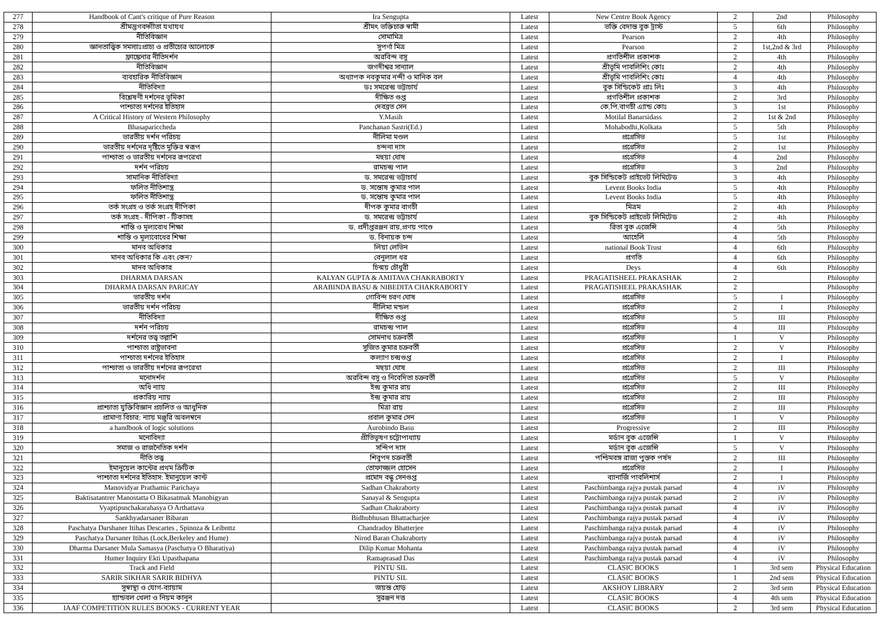| 277 | Handbook of Cant's critique of Pure Reason | Ira Sengupta | Latest | New Centre Book Agency | 2 | 2nd | Philosophy |
| 278 | শ্রীমদ্ভগবদ্গীতা যথাযথ | শ্রীমৎ ভক্তিচারু স্বামী | Latest | ভক্তি বেদান্ত বুক ট্রাস্ট | 5 | 6th | Philosophy |
| 279 | নীতিবিজ্ঞান | সোমামিত্র | Latest | Pearson | 2 | 4th | Philosophy |
| 280 | জ্ঞানতাত্ত্বিক সমস্যাঃপ্রাচ্য ও প্রতীচ্যের আলোকে | সুপর্ণা মিত্র | Latest | Pearson | 2 | 1st,2nd & 3rd | Philosophy |
| 281 | ফ্রাঙ্কেনার নীতিদর্শন | অরবিন্দ বসু | Latest | প্রগতিশীল প্রকাশক | 2 | 4th | Philosophy |
| 282 | নীতিবিজ্ঞান | জগদীশ্বর সান্যাল | Latest | শ্রীভূমি পাবলিশিং কোঃ | 2 | 4th | Philosophy |
| 283 | ব্যবহারিক নীতিবিজ্ঞান | অধ্যাপক নবকুমার নন্দী ও মানিক বল | Latest | শ্রীভূমি পাবলিশিং কোঃ | 4 | 4th | Philosophy |
| 284 | নীতিবিদ্যা | ডঃ সমরেন্দ্র ভট্টাচার্য | Latest | বুক সিন্ডিকেট প্রাঃ লিঃ | 3 | 4th | Philosophy |
| 285 | বিশ্লেষণী দর্শনের ভূমিকা | দীক্ষিত গুপ্ত | Latest | প্রগতিশীল প্রকাশক | 2 | 3rd | Philosophy |
| 286 | পাশ্চাত্য দর্শনের ইতিহাস | দেবব্রত সেন | Latest | কে.পি.বাগচী এ্যান্ড কোঃ | 3 | 1st | Philosophy |
| 287 | A Critical History of Western Philosophy | Y.Masih | Latest | Motilal Banarsidass | 2 | 1st & 2nd | Philosophy |
| 288 | Bhasapariccheda | Panchanan Sastri(Ed.) | Latest | Mohabodhi,Kolkata | 5 | 5th | Philosophy |
| 289 | ভারতীয় দর্শন পরিচয় | নীলিমা মণ্ডল | Latest | প্রগ্রেসিভ | 5 | 1st | Philosophy |
| 290 | ভারতীয় দর্শনের দৃষ্টিতে মুক্তির স্বরূপ | চন্দনা দাস | Latest | প্রগ্রেসিভ | 2 | 1st | Philosophy |
| 291 | পাশ্চাত্য ও ভারতীয় দর্শনের রূপরেখা | মহুয়া ঘোষ | Latest | প্রগ্রেসিভ | 4 | 2nd | Philosophy |
| 292 | দর্শন পরিচয় | রামচন্দ্র পাল | Latest | প্রগ্রেসিভ | 3 | 2nd | Philosophy |
| 293 | সামানিক নীতিবিদ্যা | ড. সমরেন্দ্র ভট্টাচার্য | Latest | বুক সিন্ডিকেট প্রাইভেট লিমিটেড | 3 | 4th | Philosophy |
| 294 | ফলিত নীতিশাস্ত্র | ড. সন্তোষ কুমার পাল | Latest | Levent Books India | 5 | 4th | Philosophy |
| 295 | ফলিত নীতিশাস্ত্র | ড. সন্তোষ কুমার পাল | Latest | Levent Books India | 5 | 4th | Philosophy |
| 296 | তর্ক সংগ্রহ ও তর্ক সংগ্রহ দীপিকা | দীপক কুমার বাগচী | Latest | মিত্রম | 2 | 4th | Philosophy |
| 297 | তর্ক সংগ্রহ - দীপিকা - টিকাসহ | ড. সমরেন্দ্র ভট্টাচার্য | Latest | বুক সিন্ডিকেট প্রাইভেট লিমিটেড | 2 | 4th | Philosophy |
| 298 | শান্তি ও মূল্যবোধ শিক্ষা | ড. প্রদীপ্তরঞ্জন রায়,প্রণয় পাণ্ডে | Latest | রিতা বুক এজেন্সি | 4 | 5th | Philosophy |
| 299 | শান্তি ও মূল্যবোধের শিক্ষা | ড. বিনায়ক চন্দ | Latest | আহেলি | 4 | 5th | Philosophy |
| 300 | মানব অধিকার | লিয়া লেভিন | Latest | national Book Trust | 4 | 6th | Philosophy |
| 301 | মানব অধিকার কি এবং কেন? | বেনুলাল ধর | Latest | প্রগতি | 4 | 6th | Philosophy |
| 302 | মানব অধিকার | চিন্ময় চৌধুরী | Latest | Deys | 4 | 6th | Philosophy |
| 303 | DHARMA DARSAN | KALYAN GUPTA & AMITAVA CHAKRABORTY | Latest | PRAGATISHEEL PRAKASHAK | 2 | | Philosophy |
| 304 | DHARMA DARSAN PARICAY | ARABINDA BASU & NIBEDITA CHAKRABORTY | Latest | PRAGATISHEEL PRAKASHAK | 2 | | Philosophy |
| 305 | ভারতীয় দর্শন | গোবিন্দ চরণ ঘোষ | Latest | প্রগ্রেসিভ | 5 | I | Philosophy |
| 306 | ভারতীয় দর্শন পরিচয় | নীলিমা মন্ডল | Latest | প্রগ্রেসিভ | 2 | I | Philosophy |
| 307 | নীতিবিদ্যা | দীক্ষিত গুপ্ত | Latest | প্রগ্রেসিভ | 5 | III | Philosophy |
| 308 | দর্শন পরিচয় | রামচন্দ্র পাল | Latest | প্রগ্রেসিভ | 4 | III | Philosophy |
| 309 | দর্শনের তত্ত্ব তল্লাশি | সোমনাথ চক্রবর্তী | Latest | প্রগ্রেসিভ | 1 | V | Philosophy |
| 310 | পাশ্চাত্য রাষ্ট্রভাবনা | সুজিত কুমার চক্রবর্তী | Latest | প্রগ্রেসিভ | 2 | V | Philosophy |
| 311 | পাশ্চাত্য দর্শনের ইতিহাস | কল্যাণ চন্দ্রগুপ্ত | Latest | প্রগ্রেসিভ | 2 | I | Philosophy |
| 312 | পাশ্চাত্য ও ভারতীয় দর্শনের রূপরেখা | মহুয়া ঘোষ | Latest | প্রগ্রেসিভ | 2 | III | Philosophy |
| 313 | মনোদর্শন | অরবিন্দ বসু ও নিবেদিতা চক্রবর্তী | Latest | প্রগ্রেসিভ | 5 | V | Philosophy |
| 314 | অধি ন্যায় | ইন্দ্র কুমার রায় | Latest | প্রগ্রেসিভ | 2 | III | Philosophy |
| 315 | প্রকারিয় ন্যায় | ইন্দ্র কুমার রায় | Latest | প্রগ্রেসিভ | 2 | III | Philosophy |
| 316 | প্রাশ্চাত্য যুক্তিবিজ্ঞান প্রচলিত ও আধুনিক | মিত্রা রায় | Latest | প্রগ্রেসিভ | 2 | III | Philosophy |
| 317 | প্রামাণ্য বিচার: ন্যায় মঞ্জুরি অবলম্বনে | প্রবাল কুমার সেন | Latest | প্রগ্রেসিভ | 1 | V | Philosophy |
| 318 | a handbook of logic solutions | Aurobindo Basu | Latest | Progressive | 2 | III | Philosophy |
| 319 | মনোবিদ্যা | প্রীতিভূষণ চট্টোপাধ্যায় | Latest | মর্ডান বুক এজেন্সি | 1 | V | Philosophy |
| 320 | সমাজ ও রাজনৈতিক দর্শন | সন্দিপ দাস | Latest | মর্ডান বুক এজেন্সি | 5 | V | Philosophy |
| 321 | নীতি তত্ত্ব | শিবুপদ চক্রবর্তী | Latest | পশ্চিমবঙ্গ রাজ্য পুস্তক পর্ষদ | 2 | III | Philosophy |
| 322 | ইমানুয়েল কান্টের প্রথম ক্রিটিক | তোফাজ্জল হোসেন | Latest | প্রগ্রেসিভ | 2 | I | Philosophy |
| 323 | পাশ্চাত্য দর্শনের ইতিহাস: ইমানুয়েল কান্ট | প্রমোদ বন্ধু সেনগুপ্ত | Latest | ব্যানার্জি পাবলিশার্স | 2 | I | Philosophy |
| 324 | Manovidyar Prathamic Parichaya | Sadhan Chakraborty | Latest | Paschimbanga rajya pustak parsad | 4 | iV | Philosophy |
| 325 | Baktisatantrer Manostatta O Bikasatmak Manobigyan | Sanayal & Sengupta | Latest | Paschimbanga rajya pustak parsad | 2 | iV | Philosophy |
| 326 | Vyaptipsnchakarahasya O Arthattava | Sadhan Chakraborty | Latest | Paschimbanga rajya pustak parsad | 4 | iV | Philosophy |
| 327 | Sankhyadarsaner Bibaran | Bidhubhusan Bhattacharjee | Latest | Paschimbanga rajya pustak parsad | 4 | iV | Philosophy |
| 328 | Paschatya Darshaner Itihas Descartes , Spinoza & Leibnttz | Chandradoy Bhatterjee | Latest | Paschimbanga rajya pustak parsad | 4 | iV | Philosophy |
| 329 | Paschatya Darsaner Itihas (Lock,Berkeley and Hume) | Nirod Baran Chakraborty | Latest | Paschimbanga rajya pustak parsad | 4 | iV | Philosophy |
| 330 | Dharma Darsaner Mula Samasya (Paschatya O Bharatiya) | Dilip Kumar Mohanta | Latest | Paschimbanga rajya pustak parsad | 4 | iV | Philosophy |
| 331 | Humer Inquiry Ekti Upasthapana | Ramaprasad Das | Latest | Paschimbanga rajya pustak parsad | 4 | iV | Philosophy |
| 332 | Track and Field | PINTU SIL | Latest | CLASIC BOOKS | 1 | 3rd sem | Physical Education |
| 333 | SARIR SIKHAR SARIR BIDHYA | PINTU SIL | Latest | CLASIC BOOKS | 1 | 2nd sem | Physical Education |
| 334 | সুস্বাস্থ্য ও যোগ-ব্যায়াম | জয়ন্ত হোড় | Latest | AKSHOY LIBRARY | 2 | 3rd sem | Physical Education |
| 335 | হ্যান্ডবল খেলা ও নিয়ম কানুন | সুরঞ্জন দত্ত | Latest | CLASIC BOOKS | 4 | 4th sem | Physical Education |
| 336 | IAAF COMPETITION RULES BOOKS - CURRENT YEAR | | Latest | CLASIC BOOKS | 2 | 3rd sem | Physical Education |